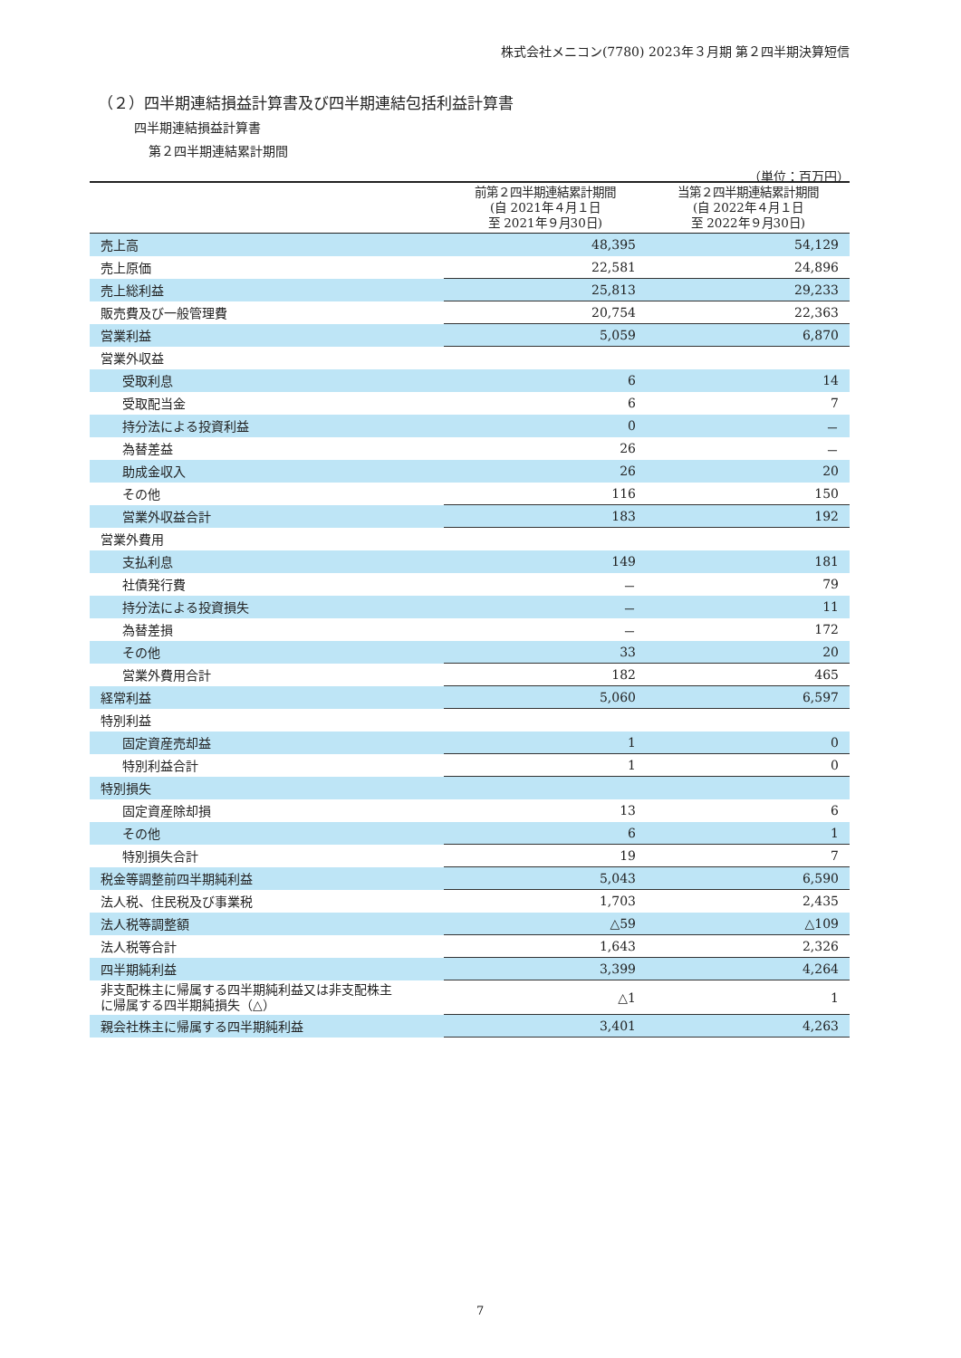株式会社メニコン(7780) 2023年３月期 第２四半期決算短信
（２）四半期連結損益計算書及び四半期連結包括利益計算書
四半期連結損益計算書
第２四半期連結累計期間
（単位：百万円）
| | 前第２四半期連結累計期間 (自 2021年４月１日 至 2021年９月30日) | 当第２四半期連結累計期間 (自 2022年４月１日 至 2022年９月30日) |
| --- | --- | --- |
| 売上高 | 48,395 | 54,129 |
| 売上原価 | 22,581 | 24,896 |
| 売上総利益 | 25,813 | 29,233 |
| 販売費及び一般管理費 | 20,754 | 22,363 |
| 営業利益 | 5,059 | 6,870 |
| 営業外収益 | | |
| 受取利息 | 6 | 14 |
| 受取配当金 | 6 | 7 |
| 持分法による投資利益 | 0 | － |
| 為替差益 | 26 | － |
| 助成金収入 | 26 | 20 |
| その他 | 116 | 150 |
| 営業外収益合計 | 183 | 192 |
| 営業外費用 | | |
| 支払利息 | 149 | 181 |
| 社債発行費 | － | 79 |
| 持分法による投資損失 | － | 11 |
| 為替差損 | － | 172 |
| その他 | 33 | 20 |
| 営業外費用合計 | 182 | 465 |
| 経常利益 | 5,060 | 6,597 |
| 特別利益 | | |
| 固定資産売却益 | 1 | 0 |
| 特別利益合計 | 1 | 0 |
| 特別損失 | | |
| 固定資産除却損 | 13 | 6 |
| その他 | 6 | 1 |
| 特別損失合計 | 19 | 7 |
| 税金等調整前四半期純利益 | 5,043 | 6,590 |
| 法人税、住民税及び事業税 | 1,703 | 2,435 |
| 法人税等調整額 | △59 | △109 |
| 法人税等合計 | 1,643 | 2,326 |
| 四半期純利益 | 3,399 | 4,264 |
| 非支配株主に帰属する四半期純利益又は非支配株主 に帰属する四半期純損失（△） | △1 | 1 |
| 親会社株主に帰属する四半期純利益 | 3,401 | 4,263 |
7